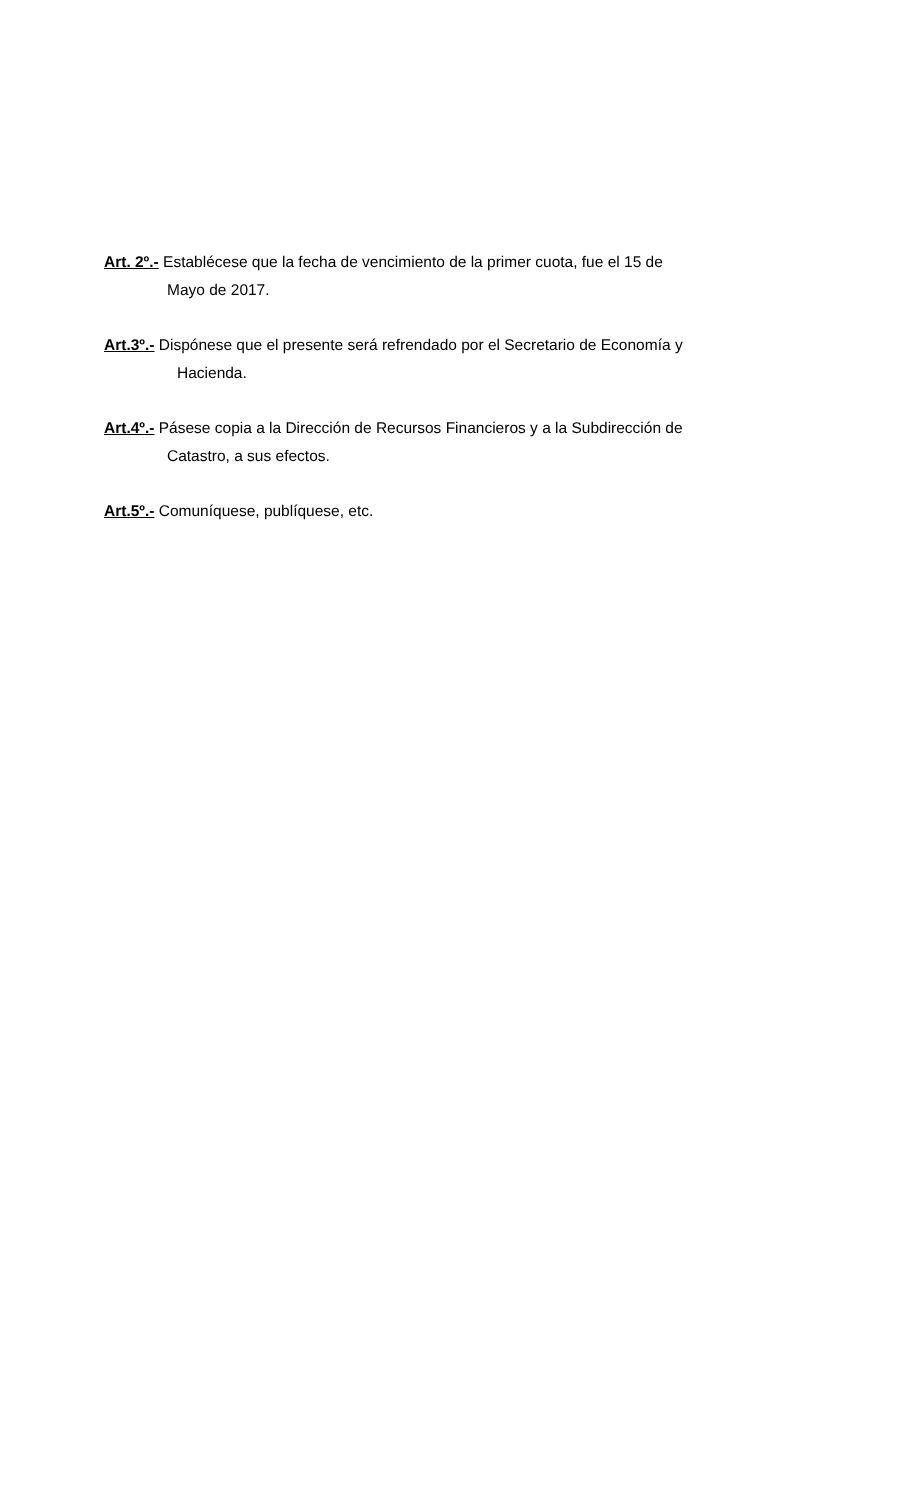Art. 2º.- Establécese que la fecha de vencimiento de la primer cuota, fue el 15 de
Mayo de 2017.
Art.3º.- Dispónese que el presente será refrendado por el Secretario de Economía y
Hacienda.
Art.4º.- Pásese copia a la Dirección de Recursos Financieros y a la Subdirección de
Catastro, a sus efectos.
Art.5º.- Comuníquese, publíquese, etc.